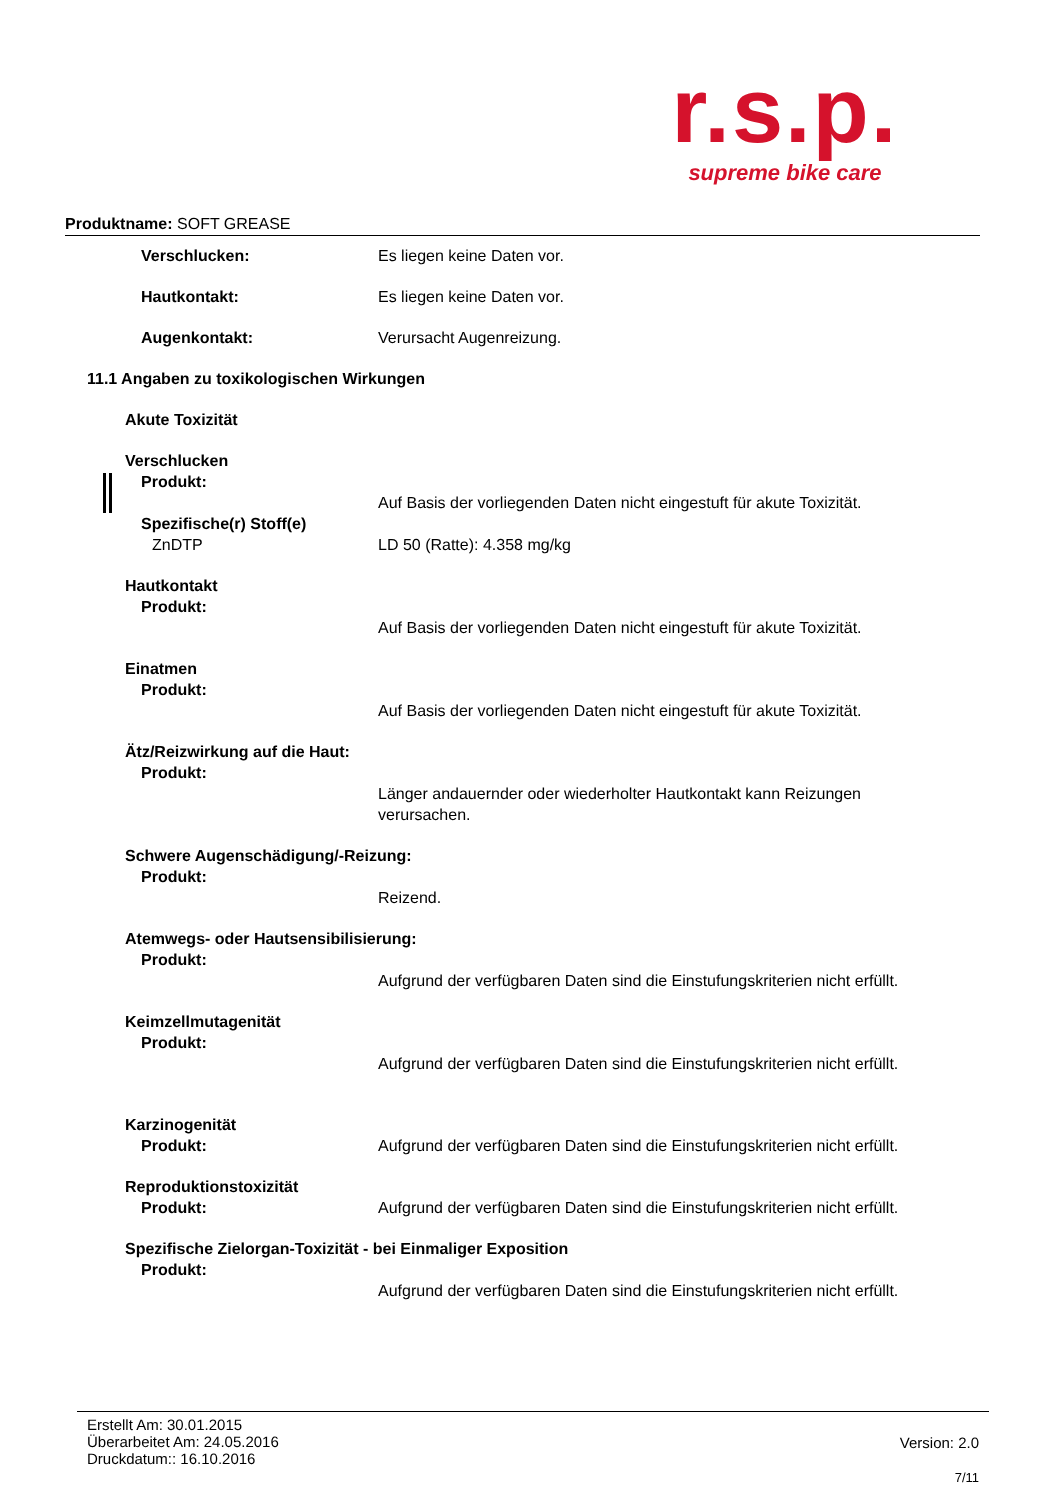r.s.p.
supreme bike care
Produktname: SOFT GREASE
Verschlucken: Es liegen keine Daten vor.
Hautkontakt: Es liegen keine Daten vor.
Augenkontakt: Verursacht Augenreizung.
11.1 Angaben zu toxikologischen Wirkungen
Akute Toxizität
Verschlucken
Produkt:
Auf Basis der vorliegenden Daten nicht eingestuft für akute Toxizität.
Spezifische(r) Stoff(e)
ZnDTP LD 50 (Ratte): 4.358 mg/kg
Hautkontakt
Produkt:
Auf Basis der vorliegenden Daten nicht eingestuft für akute Toxizität.
Einatmen
Produkt:
Auf Basis der vorliegenden Daten nicht eingestuft für akute Toxizität.
Ätz/Reizwirkung auf die Haut:
Produkt:
Länger andauernder oder wiederholter Hautkontakt kann Reizungen
verursachen.
Schwere Augenschädigung/-Reizung:
Produkt:
Reizend.
Atemwegs- oder Hautsensibilisierung:
Produkt:
Aufgrund der verfügbaren Daten sind die Einstufungskriterien nicht erfüllt.
Keimzellmutagenität
Produkt:
Aufgrund der verfügbaren Daten sind die Einstufungskriterien nicht erfüllt.
Karzinogenität
Produkt: Aufgrund der verfügbaren Daten sind die Einstufungskriterien nicht erfüllt.
Reproduktionstoxizität
Produkt: Aufgrund der verfügbaren Daten sind die Einstufungskriterien nicht erfüllt.
Spezifische Zielorgan-Toxizität - bei Einmaliger Exposition
Produkt:
Aufgrund der verfügbaren Daten sind die Einstufungskriterien nicht erfüllt.
Erstellt Am: 30.01.2015
Überarbeitet Am: 24.05.2016
Druckdatum:: 16.10.2016
Version: 2.0
7/11